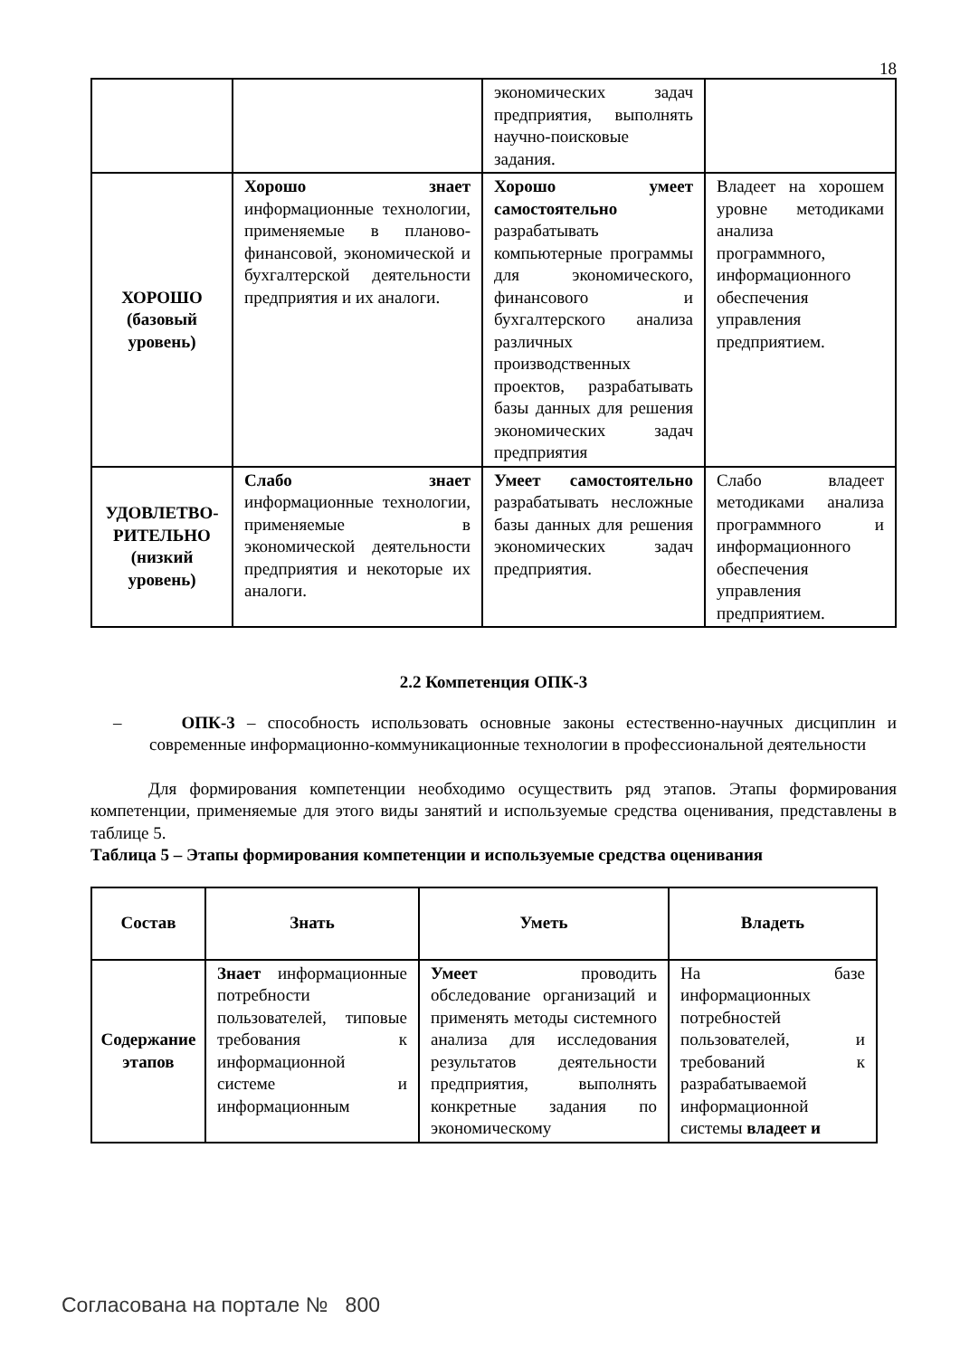18
| | | экономических задач предприятия, выполнять научно-поисковые задания. | |
| ХОРОШО (базовый уровень) | Хорошо знает информационные технологии, применяемые в планово-финансовой, экономической и бухгалтерской деятельности предприятия и их аналоги. | Хорошо умеет самостоятельно разрабатывать компьютерные программы для экономического, финансового и бухгалтерского анализа различных производственных проектов, разрабатывать базы данных для решения экономических задач предприятия | Владеет на хорошем уровне методиками анализа программного, информационного обеспечения управления предприятием. |
| УДОВЛЕТВО-РИТЕЛЬНО (низкий уровень) | Слабо знает информационные технологии, применяемые в экономической деятельности предприятия и некоторые их аналоги. | Умеет самостоятельно разрабатывать несложные базы данных для решения экономических задач предприятия. | Слабо владеет методиками анализа программного и информационного обеспечения управления предприятием. |
2.2 Компетенция ОПК-3
– ОПК-3 – способность использовать основные законы естественно-научных дисциплин и современные информационно-коммуникационные технологии в профессиональной деятельности
Для формирования компетенции необходимо осуществить ряд этапов. Этапы формирования компетенции, применяемые для этого виды занятий и используемые средства оценивания, представлены в таблице 5.
Таблица 5 – Этапы формирования компетенции и используемые средства оценивания
| Состав | Знать | Уметь | Владеть |
| --- | --- | --- | --- |
| Содержание этапов | Знает информационные потребности пользователей, типовые требования к информационной системе и информационным | Умеет проводить обследование организаций и применять методы системного анализа для исследования результатов деятельности предприятия, выполнять конкретные задания по экономическому | На базе информационных потребностей пользователей, и требований к разрабатываемой информационной системы владеет и |
Согласована на портале № 800